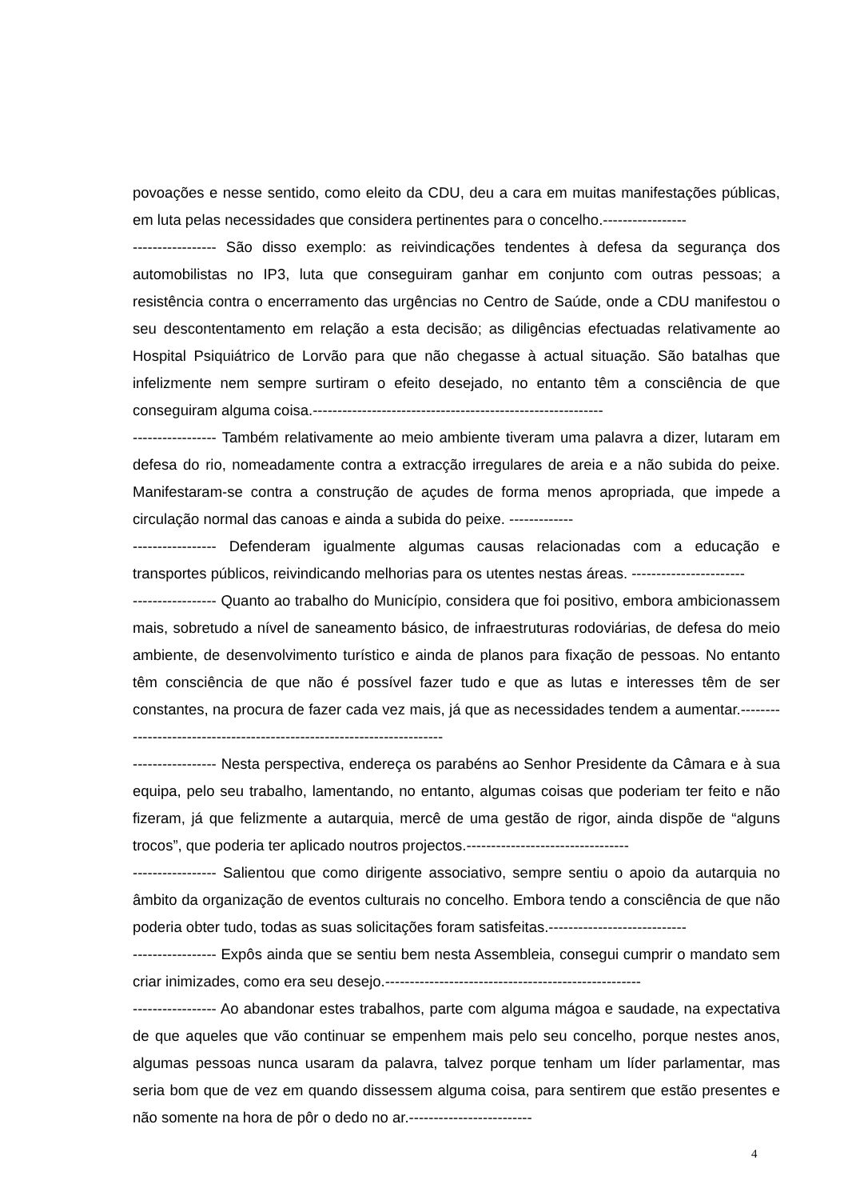povoações e nesse sentido, como eleito da CDU, deu a cara em muitas manifestações públicas, em luta pelas necessidades que considera pertinentes para o concelho.-----------------
----------------- São disso exemplo: as reivindicações tendentes à defesa da segurança dos automobilistas no IP3, luta que conseguiram ganhar em conjunto com outras pessoas; a resistência contra o encerramento das urgências no Centro de Saúde, onde a CDU manifestou o seu descontentamento em relação a esta decisão; as diligências efectuadas relativamente ao Hospital Psiquiátrico de Lorvão para que não chegasse à actual situação. São batalhas que infelizmente nem sempre surtiram o efeito desejado, no entanto têm a consciência de que conseguiram alguma coisa.-----------------------------------------------------------
----------------- Também relativamente ao meio ambiente tiveram uma palavra a dizer, lutaram em defesa do rio, nomeadamente contra a extracção irregulares de areia e a não subida do peixe. Manifestaram-se contra a construção de açudes de forma menos apropriada, que impede a circulação normal das canoas e ainda a subida do peixe. -------------
----------------- Defenderam igualmente algumas causas relacionadas com a educação e transportes públicos, reivindicando melhorias para os utentes nestas áreas. -----------------------
----------------- Quanto ao trabalho do Município, considera que foi positivo, embora ambicionassem mais, sobretudo a nível de saneamento básico, de infraestruturas rodoviárias, de defesa do meio ambiente, de desenvolvimento turístico e ainda de planos para fixação de pessoas. No entanto têm consciência de que não é possível fazer tudo e que as lutas e interesses têm de ser constantes, na procura de fazer cada vez mais, já que as necessidades tendem a aumentar.-----------------------------------------------------------------------
----------------- Nesta perspectiva, endereça os parabéns ao Senhor Presidente da Câmara e à sua equipa, pelo seu trabalho, lamentando, no entanto, algumas coisas que poderiam ter feito e não fizeram, já que felizmente a autarquia, mercê de uma gestão de rigor, ainda dispõe de “alguns trocos”, que poderia ter aplicado noutros projectos.---------------------------------
----------------- Salientou que como dirigente associativo, sempre sentiu o apoio da autarquia no âmbito da organização de eventos culturais no concelho. Embora tendo a consciência de que não poderia obter tudo, todas as suas solicitações foram satisfeitas.----------------------------
----------------- Expôs ainda que se sentiu bem nesta Assembleia, consegui cumprir o mandato sem criar inimizades, como era seu desejo.----------------------------------------------------
----------------- Ao abandonar estes trabalhos, parte com alguma mágoa e saudade, na expectativa de que aqueles que vão continuar se empenhem mais pelo seu concelho, porque nestes anos, algumas pessoas nunca usaram da palavra, talvez porque tenham um líder parlamentar, mas seria bom que de vez em quando dissessem alguma coisa, para sentirem que estão presentes e não somente na hora de pôr o dedo no ar.-------------------------
4